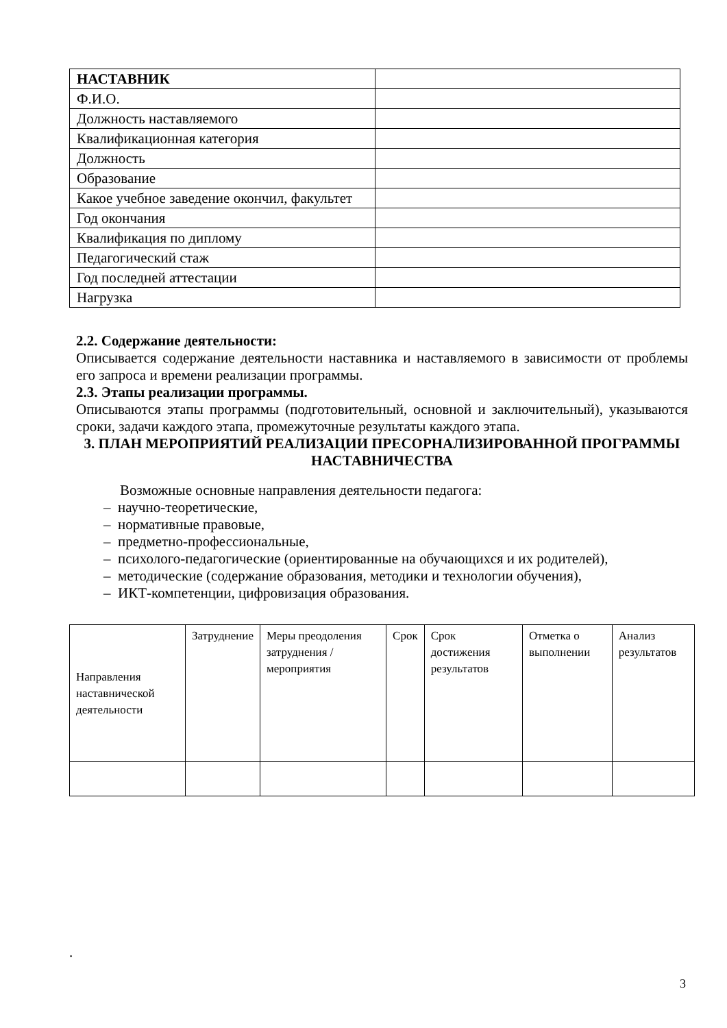| НАСТАВНИК | |
| Ф.И.О. | |
| Должность наставляемого | |
| Квалификационная категория | |
| Должность | |
| Образование | |
| Какое учебное заведение окончил, факультет | |
| Год окончания | |
| Квалификация по диплому | |
| Педагогический стаж | |
| Год последней аттестации | |
| Нагрузка | |
2.2. Содержание деятельности:
Описывается содержание деятельности наставника и наставляемого в зависимости от проблемы его запроса и времени реализации программы.
2.3. Этапы реализации программы.
Описываются этапы программы (подготовительный, основной и заключительный), указываются сроки, задачи каждого этапа, промежуточные результаты каждого этапа.
3. ПЛАН МЕРОПРИЯТИЙ РЕАЛИЗАЦИИ ПРЕСОРНАЛИЗИРОВАННОЙ ПРОГРАММЫ НАСТАВНИЧЕСТВА
Возможные основные направления деятельности педагога:
– научно-теоретические,
– нормативные правовые,
– предметно-профессиональные,
– психолого-педагогические (ориентированные на обучающихся и их родителей),
– методические (содержание образования, методики и технологии обучения),
– ИКТ-компетенции, цифровизация образования.
| Направления наставнической деятельности | Затруднение | Меры преодоления затруднения / мероприятия | Срок | Срок достижения результатов | Отметка о выполнении | Анализ результатов |
.
3